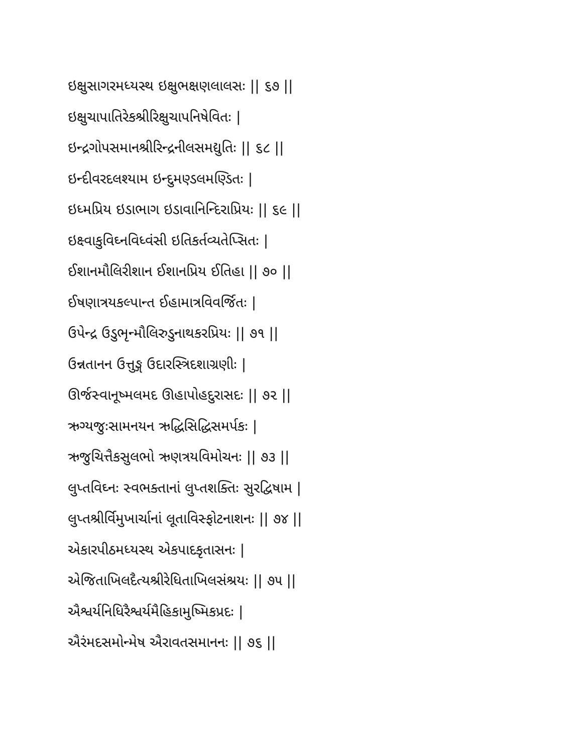ઇક્ષુસાગરમધ્યસ્થ ઇક્ષુભક્ષણલાલસઃ || ૬૭ ||
ઇક્ષુચાપાતિરેકશ્રીરિક્ષુચાપનિષેવિતઃ |
ઇન્દ્રગોપસમાનશ્રીરિન્દ્રનીલસમદ્યુતિઃ || ૬૮ ||
ઇન્દીવરદલશ્યામ ઇન્દુમણ્ડલમણ્ડિતઃ |
ઇધ્મપ્રિય ઇડાભાગ ઇડાવાનિન્દિરાપ્રિયઃ || ૬૯ ||
ઇક્ષ્વાકુવિઘ્નવિધ્વંસી ઇતિકર્તવ્યતેપ્સિતઃ |
ઈશાનમૌલિરીશાન ઈશાનપ્રિય ઈતિહા || ૭૦ ||
ઈષણાત્રયકલ્પાન્ત ઈહામાત્રવિવર્જિતઃ |
ઉપેન્દ્ર ઉડુભૃન્મૌલિરુડુનાથકરપ્રિયઃ || ૭૧ ||
ઉન્નતાનન ઉત્તુઙ્ગ ઉદારસ્ત્રિદશાગ્રણીઃ |
ઊર્જસ્વાનૂષ્મલમદ ઊહાપોહદુરાસદઃ || ૭૨ ||
ઋગ્યજુઃસામનયન ઋદ્ધિસિદ્ધિસમર્પકઃ |
ઋજુચિત્તૈકસુલભો ઋણત્રયવિમોચનઃ || ૭૩ ||
લુપ્તવિઘ્નઃ સ્વભક્તાનાં લુપ્તશક્તિઃ સુરદ્વિષામ |
લુપ્તશ્રીર્વિમુખાર્ચાનાં લૂતાવિસ્ફોટનાશનઃ || ૭૪ ||
એકારપીઠમધ્યસ્થ એકપાદકૃતાસનઃ |
એજિતાખિલદૈત્યશ્રીરેધિતાખિલસંશ્રયઃ || ૭૫ ||
ઐશ્વર્યનિધિરૈશ્વર્યમૈહિકામુષ્મિકપ્રદઃ |
ઐરંમદસમોન્મેષ ઐરાવતસમાનનઃ || ૭૬ ||